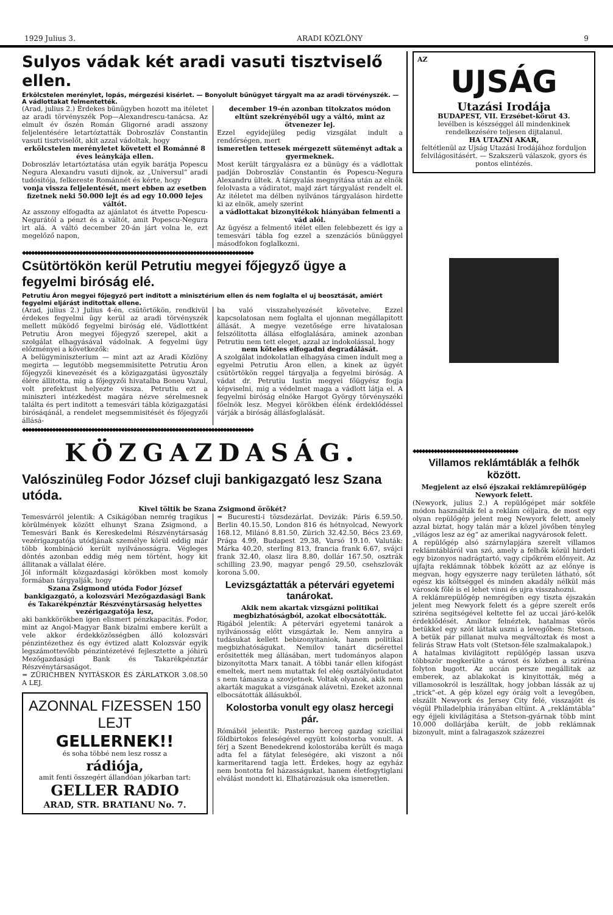1929 Julius 3. ARADI KÖZLÖNY 9
Sulyos vádak két aradi vasuti tisztviselő ellen.
Erkölcstelen merénylet, lopás, mérgezési kisérlet. — Bonyolult bűnügyet tárgyalt ma az aradi törvényszék. — A vádlottakat felmentették.
(Arad, julius 2.) Érdekes bünügyben hozott ma itéletet az aradi törvényszék Pop—Alexandrescu-tanácsa. Az elmult év őszén Román Gligorné aradi asszony feljelentésére letartóztatták Dobroszláv Constantin vasuti tisztviselőt, akit azzal vádoltak, hogy
erkölcstelen merényletet követett el Románné 8 éves leánykája ellen.
Dobroszláv letartóztatása után egyik barátja Popescu Negura Alexandru vasuti dijnok, az „Universul“ aradi tudósitója, felkereste Románnét és kérte, hogy
vonja vissza feljelentését, mert ebben az esetben fizetnek neki 50.000 lejt és ad egy 10.000 lejes váltót.
Az asszony elfogadta az ajánlatot és átvette Popescu-Negurától a pénzt és a váltót, amit Popescu-Negura irt alá. A váltó december 20-án járt volna le, ezt megelőző napon,
december 19-én azonban titokzatos módon eltünt szekrényéből ugy a váltó, mint az ötvenezer lej.
Ezzel egyidejüleg pedig vizsgálat indult a rendőrségen, mert
ismeretlen tettesek mérgezett süteményt adtak a gyermeknek.
Most került tárgyalásra ez a bünügy és a vádlottak padján Dobroszláv Constantin és Popescu-Negura Alexandru ültek. A tárgyalás megnyitása után az elnök felolvasta a vádiratot, majd zárt tárgyalást rendelt el. Az itéletet ma délben nyilvános tárgyaláson hirdette ki az elnök, amely szerint
a vádlottakat bizonyitékok hiányában felmenti a vád alól.
Az ügyész a felmentő itélet ellen felebbezett és igy a temesvári tábla fog ezzel a szenzációs bünüggyel másodfokon foglalkozni.
◆◆◆◆◆◆◆◆◆◆◆◆◆◆◆◆◆◆◆◆◆◆◆◆◆◆◆◆◆◆◆◆◆◆◆◆◆◆◆◆◆◆◆◆◆◆◆◆◆◆◆◆◆◆◆◆◆◆◆◆◆◆◆◆◆◆◆◆◆◆◆◆◆◆◆◆◆
Csütörtökön kerül Petrutiu megyei főjegyző ügye a fegyelmi biróság elé.
Petrutiu Áron megyei főjegyző pert inditott a minisztérium ellen és nem foglalta el uj beosztását, amiért fegyelmi eljárást inditottak ellene.
(Arad, julius 2.) Julius 4-én, csütörtökön, rendkivül érdekes fegyelmi ügy kerül az aradi törvényszék mellett müködő fegyelmi biróság elé. Vádlottként Petrutiu Áron megyei főjegyző szerepel, akit a szolgálat elhagyásával vádolnak. A fegyelmi ügy előzményei a következők:
A belügyminiszterium — mint azt az Aradi Közlöny megirta — legutóbb megsemmisitette Petrutiu Áron főjegyzői kinevezését és a közigazgatási ügyosztály élére állitotta, mig a főjegyzői hivatalba Boneu Vazul, volt prefektust helyezte vissza. Petrutiu ezt a miniszteri intézkedést magára nézve sérelmesnek találta és pert inditott a temesvári tábla közigazgatási birósáqánál, a rendelet megsemmisitését és főjegyzői állásá-
ba való visszahelyezését követelve. Ezzel kapcsolatosan nem foglalta el ujonnan megállapitott állását. A megye vezetősége erre hivatalosan felszólitotta állása elfoglalására, aminek azonban Petrutiu nem tett eleget, azzal az indokolással, hogy
nem köteles elfogadni degradálását.
A szolgálat indokolatlan elhagyása cimen indult meg a egyelmi Petrutiu Áron ellen, a kinek az ügyét csütörtökön reggel tárgyalja a fegyelmi biróság. A vádat dr. Petrutiu Iustin megyei főügyész fogja képviselni, mig a védelmet maga a vádlott látja el. A fegyelmi biróság elnöke Hargot György törvényszéki főelnök lesz. Megyei körökben élénk érdeklődéssel várják a biróság állásfoglalását.
◆◆◆◆◆◆◆◆◆◆◆◆◆◆◆◆◆◆◆◆◆◆◆◆◆◆◆◆◆◆◆◆◆◆◆◆◆◆◆◆◆◆◆◆◆◆◆◆◆◆◆◆◆◆◆◆◆◆◆◆◆◆◆◆◆◆◆◆◆◆◆◆◆◆◆◆◆
KÖZGAZDASÁG.
Valószinüleg Fodor József cluji bankigazgató lesz Szana utóda.
Kivel töltik be Szana Zsigmond örökét?
Temesvárról jelentik: A Csikágóban nemrég tragikus körülmények között elhunyt Szana Zsigmond, a Temesvári Bank és Kereskedelmi Részvénytársaság vezérigazgatója utódjának személye körül eddig már több kombináció került nyilvánosságra. Végleges döntés azonban eddig még nem történt, hogy kit állitanak a vállalat élére.
Jól informált közgazdasági körökben most komoly formában tárgyalják, hogy
Szana Zsigmond utóda Fodor József bankigazgató, a kolozsvári Mezőgazdasági Bank és Takarékpénztár Részvénytársaság helyettes vezérigazgatója lesz,
aki bankkörökben igen elismert pénzkapacitás. Fodor, mint az Angol-Magyar Bank bizalmi embere került a vele akkor érdekközösségben álló kolozsvári pénzintézethez és egy évtized alatt Kolozsvár egyik legszámottevőbb pénzintézetévé fejlesztette a jóhirü Mezőgazdasági Bank és Takarékpénztár Részvénytársaságot.
= ZÜRICHBEN NYITÁSKOR ÉS ZÁRLATKOR 3.08.50 A LEJ.
AZONNAL FIZESSEN 150 LEJT
GELLERNEK!!
és soha többé nem lesz rossz a
rádiója,
amit fenti összegért állandóan jókarban tart:
GELLER RADIO
ARAD, STR. BRATIANU No. 7.
= Bucuresti-i tözsdezárlat. Devizák: Páris 6.59.50, Berlin 40.15.50, London 816 és hétnyolcad, Newyork 168.12, Milánó 8.81.50, Zürich 32.42.50, Bécs 23.69, Prága 4.99, Budapest 29.38, Varsó 19.10. Valuták: Márka 40.20, sterling 813, francia frank 6.67, svájci frank 32.40, olasz lira 8.80, dollár 167.50, osztrák schilling 23.90, magyar pengő 29.50, csehszlovák korona 5.00.
Levizsgáztatták a pétervári egyetemi tanárokat.
Akik nem akartak vizsgázni politikai megbizhatóságból, azokat elbocsátották.
Rigából jelentik: A pétervári egyetemi tanárok a nyilvánosság előtt vizsgáztak le. Nem annyira a tudásukat kellett bebizonyitaniok, hanem politikai megbizhatóságukat. Nemilov tanárt dicsérettel erősitették meg állásában, mert tudományos alapon bizonyitotta Marx tanait. A többi tanár ellen kifogást emeltek, mert nem mutattak fel elég osztályöntudatot s nem támasza a szovjetnek. Voltak olyanok, akik nem akarták magukat a vizsgának alávetni. Ezeket azonnal elbocsátották állásukból.
Kolostorba vonult egy olasz hercegi pár.
Rómából jelentik: Pasterno herceg gazdag sziciliai földbirtokos feleségével együtt kolostorba vonult. A férj a Szent Benedekrend kolostorába került és maga adta fel a fátylat feleségére, aki viszont a női karmeritarend tagja lett. Érdekes, hogy az egyház nem bontotta fel házasságukat, hanem életfogytiglani elválást mondott ki. Elhatározásuk oka ismeretlen.
AZ
UJSÁG
Utazási Irodája
BUDAPEST, VII. Erzsébet-körut 43.
levélben is készséggel áll mindenkinek rendelkezésére teljesen dijtalanul.
HA UTAZNI AKAR,
feltétlenül az Ujság Utazási Irodájához forduljon felvilágositásért. — Szakszerü válaszok, gyors és pontos elintézés.
◆◆◆◆◆◆◆◆◆◆◆◆◆◆◆◆◆◆◆◆◆◆◆◆◆◆◆◆◆◆◆◆◆◆◆
Villamos reklámtáblák a felhők között.
Megjelent az első éjszakai reklámrepülőgép Newyork felett.
(Newyork, julius 2.) A repülőgépet már sokféle módon használták fel a reklám céljaira, de most egy olyan repülőgép jelent meg Newyork felett, amely azzal biztat, hogy talán már a közel jövőben tényleg „világos lesz az ég“ az amerikai nagyvárosok felett.
A repülőgép alsó szárnylapjára szerelt villamos reklámtábláról van szó, amely a felhők közül hirdeti egy bizonyos nadrágtartó, vagy cipőkrém előnyeit. Az ujfajta reklámnak többek között az az előnye is megvan, hogy egyszerre nagy területen látható, sőt egész kis költséggel és minden akadály nélkül más városok fölé is el lehet vinni és ujra visszahozni.
A reklámrepülőgép nemrégiben egy tiszta éjszakán jelent meg Newyork felett és a gépre szerelt erős sziréna segitségével keltette fel az uccai járó-kelők érdeklődését. Amikor felnéztek, hatalmas vörös betükkel egy szót láttak uszni a levegőben: Stetson. A betük pár pillanat mulva megváltoztak és most a felirás Straw Hats volt (Stetson-féle szalmakalapok.)
A hatalmas kivilágitott repülőgép lassan uszva többször megkerülte a várost és közben a sziréna folyton bugott. Az uccán persze megállitak az emberek, az ablakokat is kinyitották, még a villamosokról is leszálltak, hogy jobban lássák az uj „trick“-et. A gép közel egy óráig volt a levegőben, elszállt Newyork és Jersey City felé, visszajött és végül Philadelphia irányában eltünt. A „reklámtábla“ egy éjjeli kivilágitása a Stetson-gyárnak több mint 10.000 dollárjába került, de jobb reklámnak bizonyult, mint a falragaszok százezrei